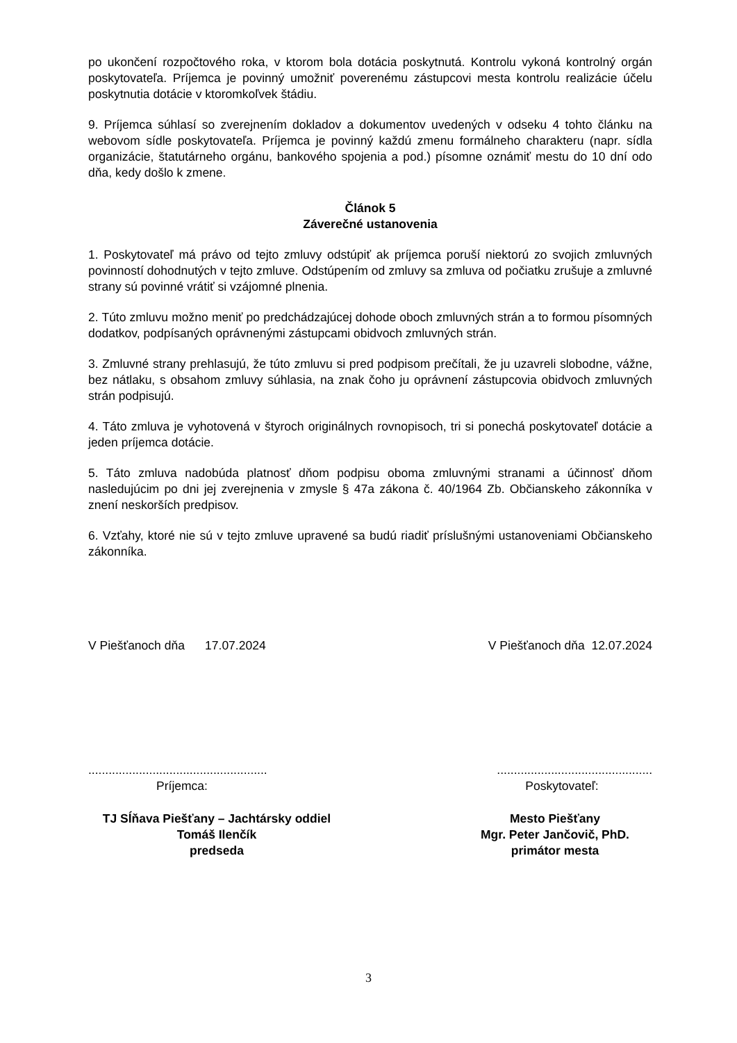po ukončení rozpočtového roka, v ktorom bola dotácia poskytnutá. Kontrolu vykoná kontrolný orgán poskytovateľa. Príjemca je povinný umožniť poverenému zástupcovi mesta kontrolu realizácie účelu poskytnutia dotácie v ktoromkoľvek štádiu.
9. Príjemca súhlasí so zverejnením dokladov a dokumentov uvedených v odseku 4 tohto článku na webovom sídle poskytovateľa. Príjemca je povinný každú zmenu formálneho charakteru (napr. sídla organizácie, štatutárneho orgánu, bankového spojenia a pod.) písomne oznámiť mestu do 10 dní odo dňa, kedy došlo k zmene.
Článok 5
Záverečné ustanovenia
1. Poskytovateľ má právo od tejto zmluvy odstúpiť ak príjemca poruší niektorú zo svojich zmluvných povinností dohodnutých v tejto zmluve. Odstúpením od zmluvy sa zmluva od počiatku zrušuje a zmluvné strany sú povinné vrátiť si vzájomné plnenia.
2. Túto zmluvu možno meniť po predchádzajúcej dohode oboch zmluvných strán a to formou písomných dodatkov, podpísaných oprávnenými zástupcami obidvoch zmluvných strán.
3. Zmluvné strany prehlasujú, že túto zmluvu si pred podpisom prečítali, že ju uzavreli slobodne, vážne, bez nátlaku, s obsahom zmluvy súhlasia, na znak čoho ju oprávnení zástupcovia obidvoch zmluvných strán podpisujú.
4. Táto zmluva je vyhotovená v štyroch originálnych rovnopisoch, tri si ponechá poskytovateľ dotácie a jeden príjemca dotácie.
5. Táto zmluva nadobúda platnosť dňom podpisu oboma zmluvnými stranami a účinnosť dňom nasledujúcim po dni jej zverejnenia v zmysle § 47a zákona č. 40/1964 Zb. Občianskeho zákonníka v znení neskorších predpisov.
6. Vzťahy, ktoré nie sú v tejto zmluve upravené sa budú riadiť príslušnými ustanoveniami Občianskeho zákonníka.
V Piešťanoch dňa 17.07.2024
V Piešťanoch dňa 12.07.2024
.....................................................
..............................................
Príjemca: Poskytovateľ:
TJ Sĺňava Piešťany – Jachtársky oddiel
Tomáš Ilenčík
predseda
Mesto Piešťany
Mgr. Peter Jančovič, PhD.
primátor mesta
3